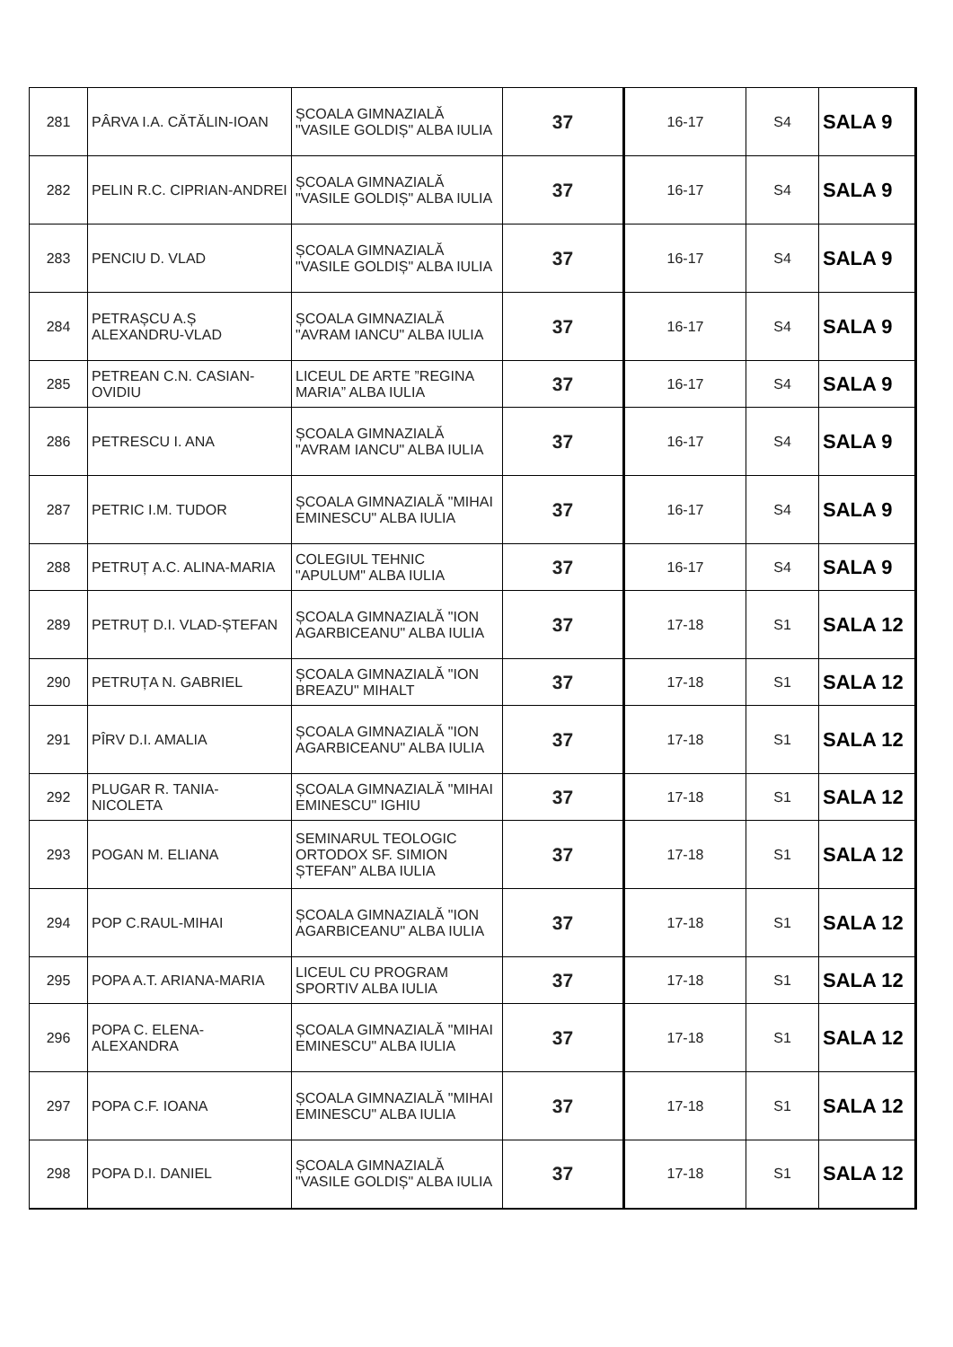| 281 | PÂRVA I.A. CĂTĂLIN-IOAN | ȘCOALA GIMNAZIALĂ "VASILE GOLDIȘ" ALBA IULIA | 37 | 16-17 | S4 | SALA 9 |
| 282 | PELIN R.C. CIPRIAN-ANDREI | ȘCOALA GIMNAZIALĂ "VASILE GOLDIȘ" ALBA IULIA | 37 | 16-17 | S4 | SALA 9 |
| 283 | PENCIU D. VLAD | ȘCOALA GIMNAZIALĂ "VASILE GOLDIȘ" ALBA IULIA | 37 | 16-17 | S4 | SALA 9 |
| 284 | PETRAȘCU A.Ș ALEXANDRU-VLAD | ȘCOALA GIMNAZIALĂ "AVRAM IANCU" ALBA IULIA | 37 | 16-17 | S4 | SALA 9 |
| 285 | PETREAN C.N. CASIAN-OVIDIU | LICEUL DE ARTE ”REGINA MARIA” ALBA IULIA | 37 | 16-17 | S4 | SALA 9 |
| 286 | PETRESCU I. ANA | ȘCOALA GIMNAZIALĂ "AVRAM IANCU" ALBA IULIA | 37 | 16-17 | S4 | SALA 9 |
| 287 | PETRIC I.M. TUDOR | ȘCOALA GIMNAZIALĂ "MIHAI EMINESCU" ALBA IULIA | 37 | 16-17 | S4 | SALA 9 |
| 288 | PETRUȚ A.C. ALINA-MARIA | COLEGIUL TEHNIC "APULUM" ALBA IULIA | 37 | 16-17 | S4 | SALA 9 |
| 289 | PETRUȚ D.I. VLAD-ȘTEFAN | ȘCOALA GIMNAZIALĂ "ION AGARBICEANU" ALBA IULIA | 37 | 17-18 | S1 | SALA 12 |
| 290 | PETRUȚA N. GABRIEL | ȘCOALA GIMNAZIALĂ "ION BREAZU" MIHALT | 37 | 17-18 | S1 | SALA 12 |
| 291 | PÎRV D.I. AMALIA | ȘCOALA GIMNAZIALĂ "ION AGARBICEANU" ALBA IULIA | 37 | 17-18 | S1 | SALA 12 |
| 292 | PLUGAR R. TANIA-NICOLETA | ȘCOALA GIMNAZIALĂ "MIHAI EMINESCU" IGHIU | 37 | 17-18 | S1 | SALA 12 |
| 293 | POGAN M. ELIANA | SEMINARUL TEOLOGIC ORTODOX SF. SIMION ȘTEFAN” ALBA IULIA | 37 | 17-18 | S1 | SALA 12 |
| 294 | POP C.RAUL-MIHAI | ȘCOALA GIMNAZIALĂ "ION AGARBICEANU" ALBA IULIA | 37 | 17-18 | S1 | SALA 12 |
| 295 | POPA A.T. ARIANA-MARIA | LICEUL CU PROGRAM SPORTIV ALBA IULIA | 37 | 17-18 | S1 | SALA 12 |
| 296 | POPA C. ELENA-ALEXANDRA | ȘCOALA GIMNAZIALĂ "MIHAI EMINESCU" ALBA IULIA | 37 | 17-18 | S1 | SALA 12 |
| 297 | POPA C.F. IOANA | ȘCOALA GIMNAZIALĂ "MIHAI EMINESCU" ALBA IULIA | 37 | 17-18 | S1 | SALA 12 |
| 298 | POPA D.I. DANIEL | ȘCOALA GIMNAZIALĂ "VASILE GOLDIȘ" ALBA IULIA | 37 | 17-18 | S1 | SALA 12 |